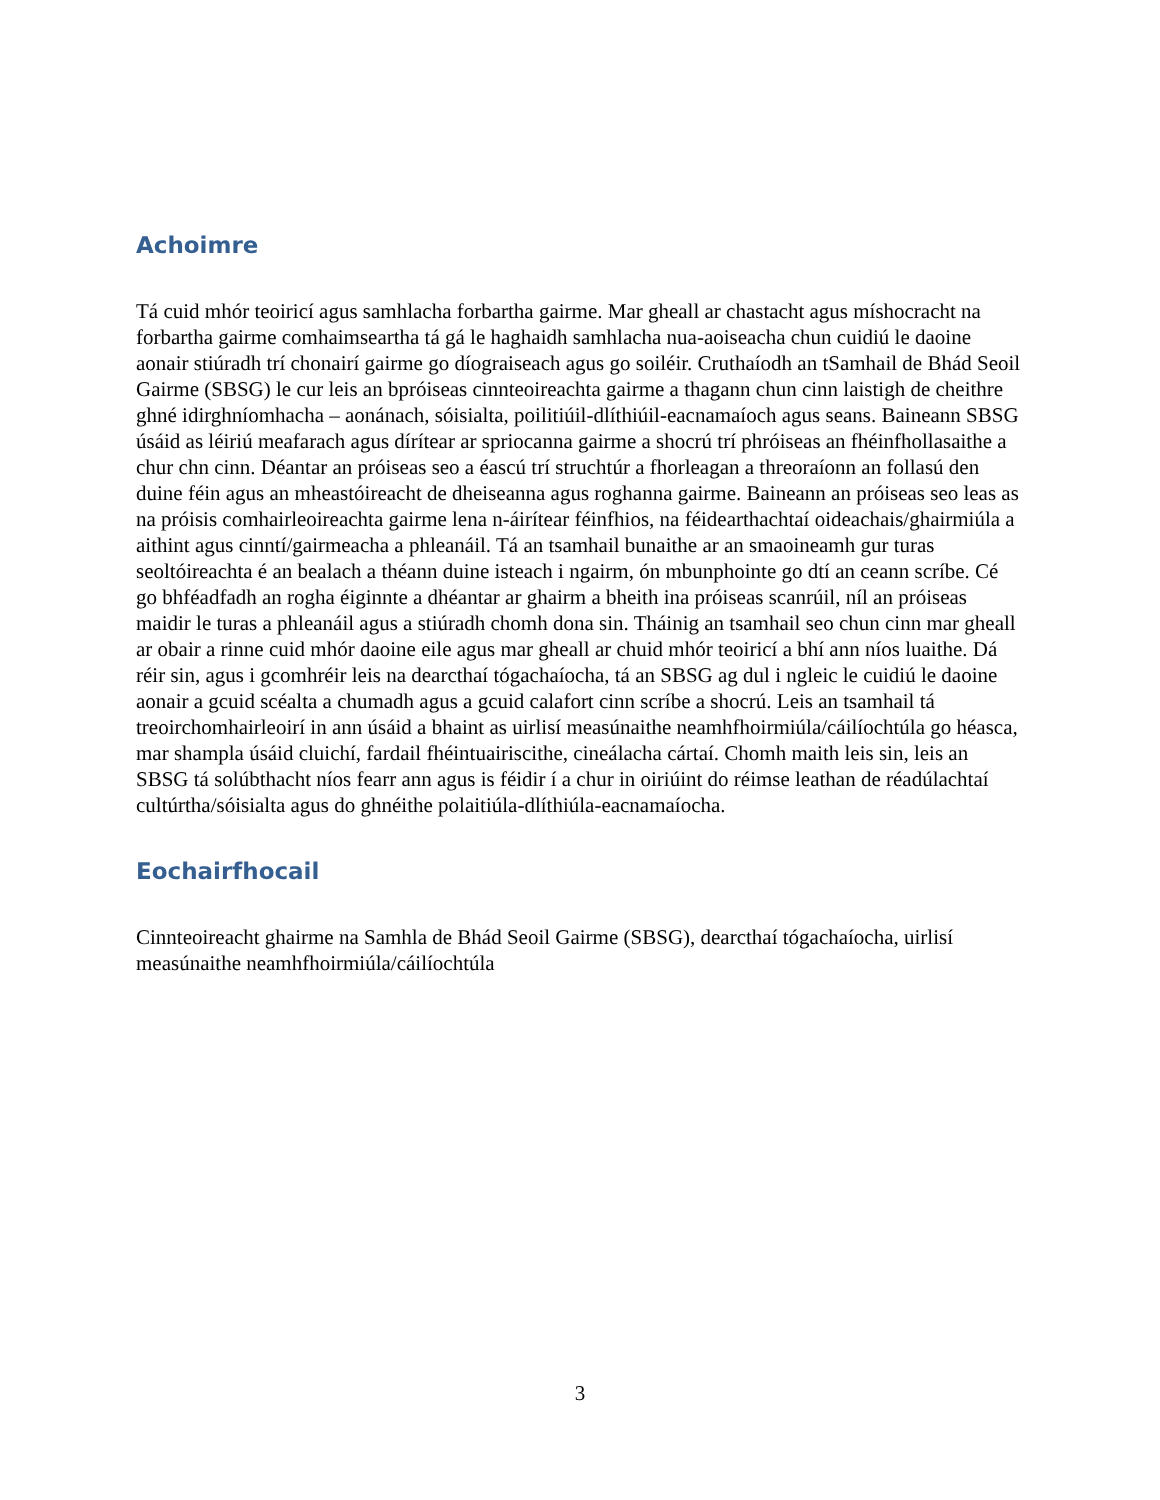Achoimre
Tá cuid mhór teoiricí agus samhlacha forbartha gairme. Mar gheall ar chastacht agus míshocracht na forbartha gairme comhaimseartha tá gá le haghaidh samhlacha nua-aoiseacha chun cuidiú le daoine aonair stiúradh trí chonairí gairme go díograiseach agus go soiléir. Cruthaíodh an tSamhail de Bhád Seoil Gairme (SBSG) le cur leis an bpróiseas cinnteoireachta gairme a thagann chun cinn laistigh de cheithre ghné idirghníomhacha – aonánach, sóisialta, poilitiúil-dlíthiúil-eacnamaíoch agus seans. Baineann SBSG úsáid as léiriú meafarach agus dírítear ar spriocanna gairme a shocrú trí phróiseas an fhéinfhollasaithe a chur chn cinn. Déantar an próiseas seo a éascú trí struchtúr a fhorleagan a threoraíonn an follasú den duine féin agus an mheastóireacht de dheiseanna agus roghanna gairme. Baineann an próiseas seo leas as na próisis comhairleoireachta gairme lena n-áirítear féinfhios, na féidearthachtaí oideachais/ghairmiúla a aithint agus cinntí/gairmeacha a phleanáil. Tá an tsamhail bunaithe ar an smaoineamh gur turas seoltóireachta é an bealach a théann duine isteach i ngairm, ón mbunphointe go dtí an ceann scríbe. Cé go bhféadfadh an rogha éiginnte a dhéantar ar ghairm a bheith ina próiseas scanrúil, níl an próiseas maidir le turas a phleanáil agus a stiúradh chomh dona sin. Tháinig an tsamhail seo chun cinn mar gheall ar obair a rinne cuid mhór daoine eile agus mar gheall ar chuid mhór teoiricí a bhí ann níos luaithe. Dá réir sin, agus i gcomhréir leis na dearcthaí tógachaíocha, tá an SBSG ag dul i ngleic le cuidiú le daoine aonair a gcuid scéalta a chumadh agus a gcuid calafort cinn scríbe a shocrú. Leis an tsamhail tá treoirchomhairleoirí in ann úsáid a bhaint as uirlisí measúnaithe neamhfhoirmiúla/cáilíochtúla go héasca, mar shampla úsáid cluichí, fardail fhéintuairiscithe, cineálacha cártaí. Chomh maith leis sin, leis an SBSG tá solúbthacht níos fearr ann agus is féidir í a chur in oiriúint do réimse leathan de réadúlachtaí cultúrtha/sóisialta agus do ghnéithe polaitiúla-dlíthiúla-eacnamaíocha.
Eochairfhocail
Cinnteoireacht ghairme na Samhla de Bhád Seoil Gairme (SBSG), dearcthaí tógachaíocha, uirlisí measúnaithe neamhfhoirmiúla/cáilíochtúla
3